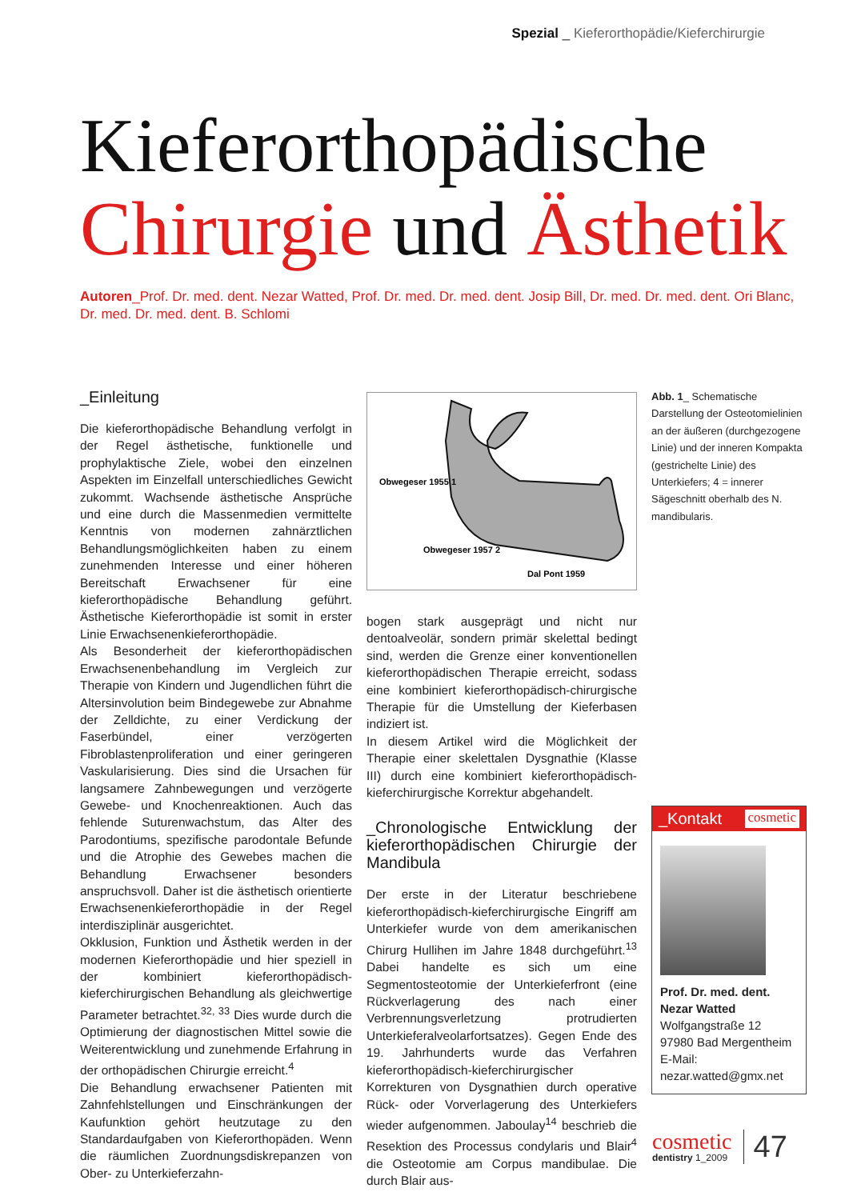Spezial _ Kieferorthopädie/Kieferchirurgie
Kieferorthopädische
Chirurgie und Ästhetik
Autoren_Prof. Dr. med. dent. Nezar Watted, Prof. Dr. med. Dr. med. dent. Josip Bill, Dr. med. Dr. med. dent. Ori Blanc, Dr. med. Dr. med. dent. B. Schlomi
_Einleitung
Die kieferorthopädische Behandlung verfolgt in der Regel ästhetische, funktionelle und prophylaktische Ziele, wobei den einzelnen Aspekten im Einzelfall unterschiedliches Gewicht zukommt. Wachsende ästhetische Ansprüche und eine durch die Massenmedien vermittelte Kenntnis von modernen zahnärztlichen Behandlungsmöglichkeiten haben zu einem zunehmenden Interesse und einer höheren Bereitschaft Erwachsener für eine kieferorthopädische Behandlung geführt. Ästhetische Kieferorthopädie ist somit in erster Linie Erwachsenenkieferorthopädie.
Als Besonderheit der kieferorthopädischen Erwachsenenbehandlung im Vergleich zur Therapie von Kindern und Jugendlichen führt die Altersinvolution beim Bindegewebe zur Abnahme der Zelldichte, zu einer Verdickung der Faserbündel, einer verzögerten Fibroblastenproliferation und einer geringeren Vaskularisierung. Dies sind die Ursachen für langsamere Zahnbewegungen und verzögerte Gewebe- und Knochenreaktionen. Auch das fehlende Suturenwachstum, das Alter des Parodontiums, spezifische parodontale Befunde und die Atrophie des Gewebes machen die Behandlung Erwachsener besonders anspruchsvoll. Daher ist die ästhetisch orientierte Erwachsenenkieferorthopädie in der Regel interdisziplinär ausgerichtet.
Okklusion, Funktion und Ästhetik werden in der modernen Kieferorthopädie und hier speziell in der kombiniert kieferorthopädisch-kieferchirurgischen Behandlung als gleichwertige Parameter betrachtet.<sup>32, 33</sup> Dies wurde durch die Optimierung der diagnostischen Mittel sowie die Weiterentwicklung und zunehmende Erfahrung in der orthopädischen Chirurgie erreicht.<sup>4</sup>
Die Behandlung erwachsener Patienten mit Zahnfehlstellungen und Einschränkungen der Kaufunktion gehört heutzutage zu den Standardaufgaben von Kieferorthopäden. Wenn die räumlichen Zuordnungsdiskrepanzen von Ober- zu Unterkieferzahn-
Obwegeser 1955 1
Obwegeser 1957 2
Dal Pont 1959
bogen stark ausgeprägt und nicht nur dentoalveolär, sondern primär skelettal bedingt sind, werden die Grenze einer konventionellen kieferorthopädischen Therapie erreicht, sodass eine kombiniert kieferorthopädisch-chirurgische Therapie für die Umstellung der Kieferbasen indiziert ist.
In diesem Artikel wird die Möglichkeit der Therapie einer skelettalen Dysgnathie (Klasse III) durch eine kombiniert kieferorthopädisch-kieferchirurgische Korrektur abgehandelt.
_Chronologische Entwicklung der kieferorthopädischen Chirurgie der Mandibula
Der erste in der Literatur beschriebene kieferorthopädisch-kieferchirurgische Eingriff am Unterkiefer wurde von dem amerikanischen Chirurg Hullihen im Jahre 1848 durchgeführt.<sup>13</sup> Dabei handelte es sich um eine Segmentosteotomie der Unterkieferfront (eine Rückverlagerung des nach einer Verbrennungsverletzung protrudierten Unterkieferalveolarfortsatzes). Gegen Ende des 19. Jahrhunderts wurde das Verfahren kieferorthopädisch-kieferchirurgischer Korrekturen von Dysgnathien durch operative Rück- oder Vorverlagerung des Unterkiefers wieder aufgenommen. Jaboulay<sup>14</sup> beschrieb die Resektion des Processus condylaris und Blair<sup>4</sup> die Osteotomie am Corpus mandibulae. Die durch Blair aus-
Abb. 1_ Schematische Darstellung der Osteotomielinien an der äußeren (durchgezogene Linie) und der inneren Kompakta (gestrichelte Linie) des Unterkiefers; 4 = innerer Sägeschnitt oberhalb des N. mandibularis.
_Kontakt cosmetic
Prof. Dr. med. dent.
Nezar Watted
Wolfgangstraße 12
97980 Bad Mergentheim
E-Mail:
nezar.watted@gmx.net
cosmetic
dentistry 1_2009
47